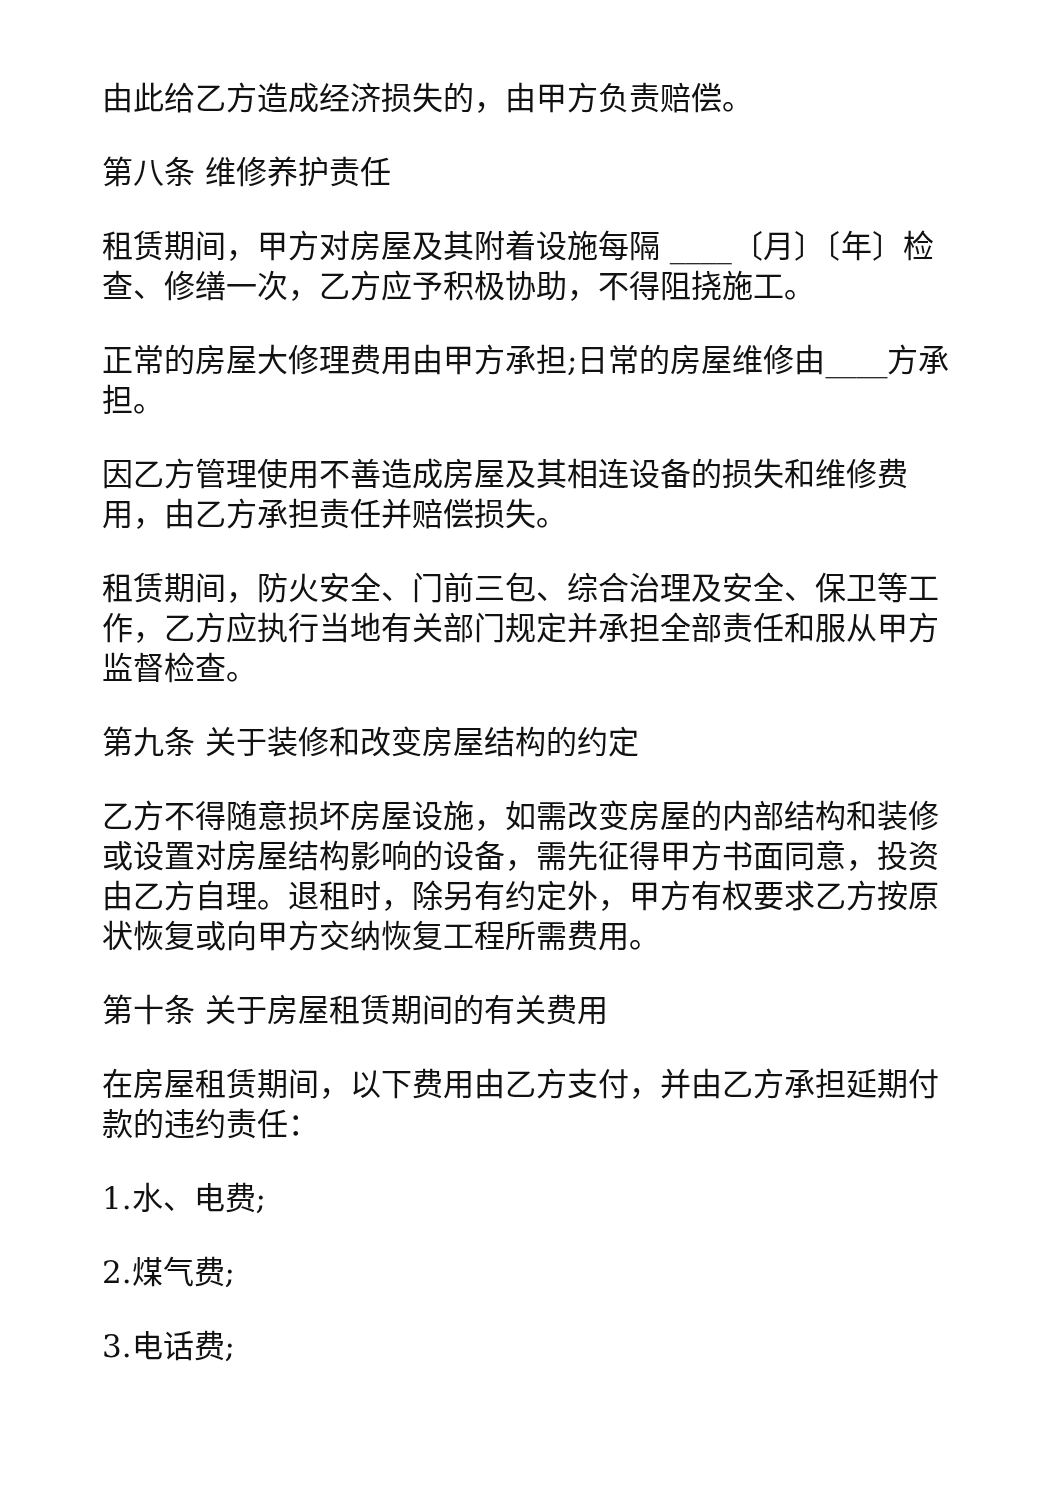由此给乙方造成经济损失的，由甲方负责赔偿。
第八条 维修养护责任
租赁期间，甲方对房屋及其附着设施每隔 ____〔月〕〔年〕检查、修缮一次，乙方应予积极协助，不得阻挠施工。
正常的房屋大修理费用由甲方承担;日常的房屋维修由____方承担。
因乙方管理使用不善造成房屋及其相连设备的损失和维修费用，由乙方承担责任并赔偿损失。
租赁期间，防火安全、门前三包、综合治理及安全、保卫等工作，乙方应执行当地有关部门规定并承担全部责任和服从甲方监督检查。
第九条 关于装修和改变房屋结构的约定
乙方不得随意损坏房屋设施，如需改变房屋的内部结构和装修或设置对房屋结构影响的设备，需先征得甲方书面同意，投资由乙方自理。退租时，除另有约定外，甲方有权要求乙方按原状恢复或向甲方交纳恢复工程所需费用。
第十条 关于房屋租赁期间的有关费用
在房屋租赁期间，以下费用由乙方支付，并由乙方承担延期付款的违约责任：
1.水、电费;
2.煤气费;
3.电话费;